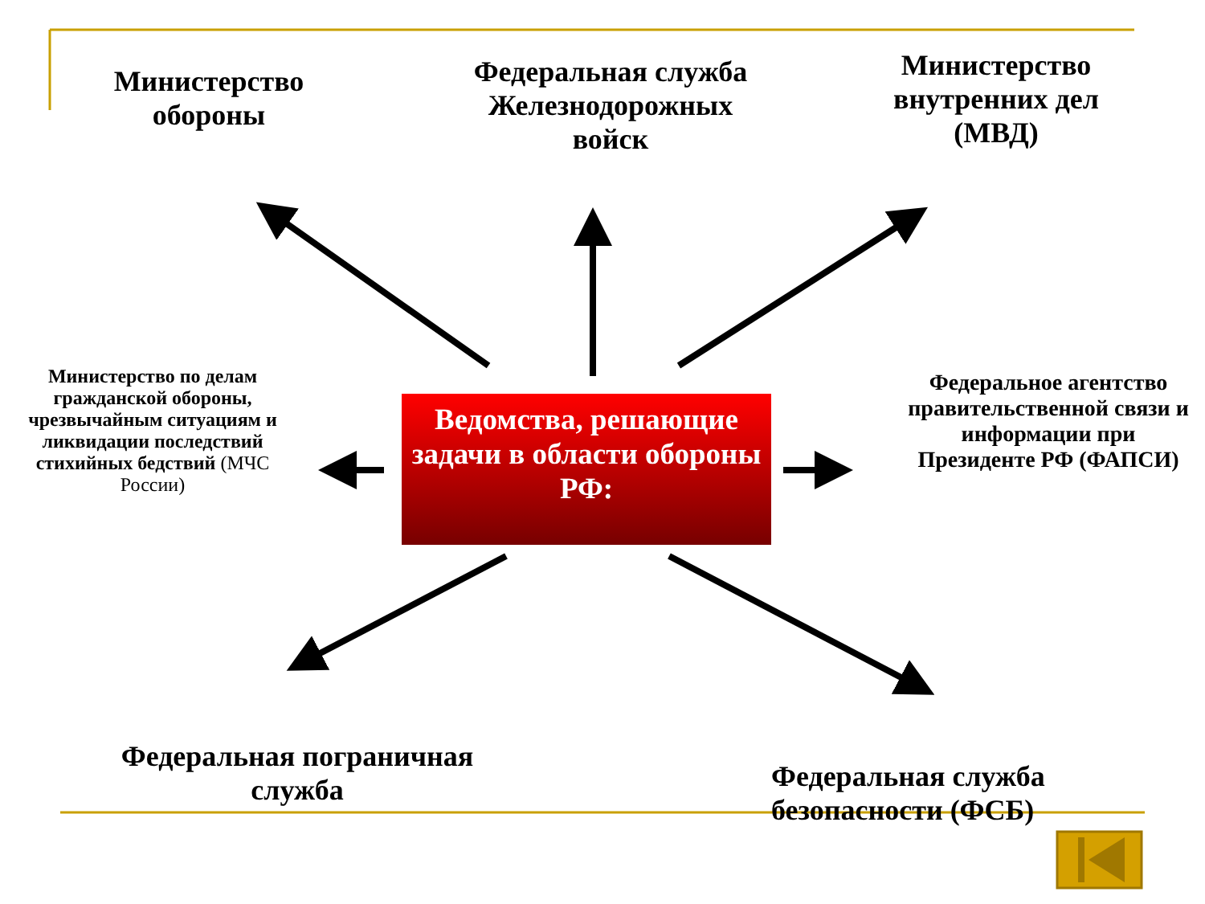Министерство обороны
Федеральная служба Железнодорожных войск
Министерство внутренних дел (МВД)
Министерство по делам гражданской обороны, чрезвычайным ситуациям и ликвидации последствий стихийных бедствий (МЧС России)
Ведомства, решающие задачи в области обороны РФ:
Федеральное агентство правительственной связи и информации при Президенте РФ (ФАПСИ)
Федеральная пограничная служба
Федеральная служба безопасности (ФСБ)